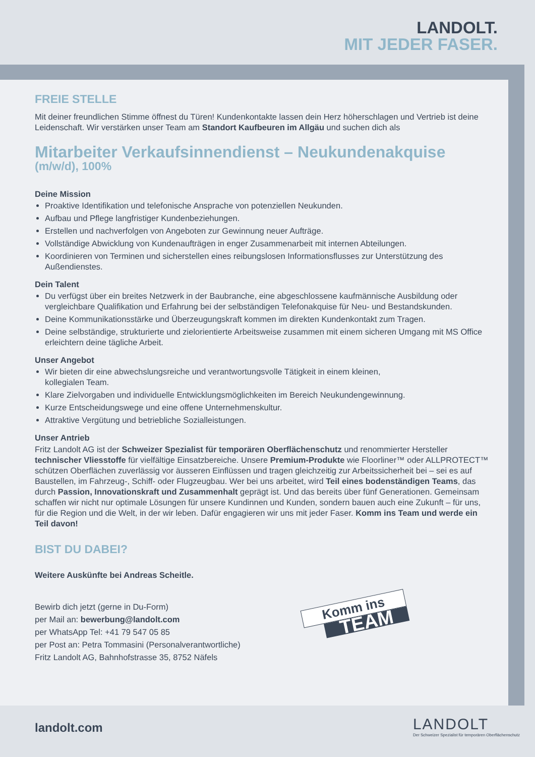LANDOLT.
MIT JEDER FASER.
FREIE STELLE
Mit deiner freundlichen Stimme öffnest du Türen! Kundenkontakte lassen dein Herz höherschlagen und Vertrieb ist deine Leidenschaft. Wir verstärken unser Team am Standort Kaufbeuren im Allgäu und suchen dich als
Mitarbeiter Verkaufsinnendienst – Neukundenakquise
(m/w/d), 100%
Deine Mission
Proaktive Identifikation und telefonische Ansprache von potenziellen Neukunden.
Aufbau und Pflege langfristiger Kundenbeziehungen.
Erstellen und nachverfolgen von Angeboten zur Gewinnung neuer Aufträge.
Vollständige Abwicklung von Kundenaufträgen in enger Zusammenarbeit mit internen Abteilungen.
Koordinieren von Terminen und sicherstellen eines reibungslosen Informationsflusses zur Unterstützung des Außendienstes.
Dein Talent
Du verfügst über ein breites Netzwerk in der Baubranche, eine abgeschlossene kaufmännische Ausbildung oder vergleichbare Qualifikation und Erfahrung bei der selbständigen Telefonakquise für Neu- und Bestandskunden.
Deine Kommunikationsstärke und Überzeugungskraft kommen im direkten Kundenkontakt zum Tragen.
Deine selbständige, strukturierte und zielorientierte Arbeitsweise zusammen mit einem sicheren Umgang mit MS Office erleichtern deine tägliche Arbeit.
Unser Angebot
Wir bieten dir eine abwechslungsreiche und verantwortungsvolle Tätigkeit in einem kleinen,
kollegialen Team.
Klare Zielvorgaben und individuelle Entwicklungsmöglichkeiten im Bereich Neukundengewinnung.
Kurze Entscheidungswege und eine offene Unternehmenskultur.
Attraktive Vergütung und betriebliche Sozialleistungen.
Unser Antrieb
Fritz Landolt AG ist der Schweizer Spezialist für temporären Oberflächenschutz und renommierter Hersteller technischer Vliesstoffe für vielfältige Einsatzbereiche. Unsere Premium-Produkte wie Floorliner™ oder ALLPROTECT™ schützen Oberflächen zuverlässig vor äusseren Einflüssen und tragen gleichzeitig zur Arbeits­sicherheit bei – sei es auf Baustellen, im Fahrzeug-, Schiff- oder Flugzeugbau. Wer bei uns arbeitet, wird Teil eines bodenständigen Teams, das durch Passion, Innovationskraft und Zusammenhalt geprägt ist. Und das bereits über fünf Generationen. Gemeinsam schaffen wir nicht nur optimale Lösungen für unsere Kundinnen und Kunden, sondern bauen auch eine Zukunft – für uns, für die Region und die Welt, in der wir leben. Dafür engagieren wir uns mit jeder Faser. Komm ins Team und werde ein Teil davon!
BIST DU DABEI?
Weitere Auskünfte bei Andreas Scheitle.
Bewirb dich jetzt (gerne in Du-Form)
per Mail an: bewerbung@landolt.com
per WhatsApp Tel: +41 79 547 05 85
per Post an: Petra Tommasini (Personalverantwortliche)
Fritz Landolt AG, Bahnhofstrasse 35, 8752 Näfels
Komm ins
TEAM
landolt.com
LANDOLT
Der Schweizer Spezialist für temporären Oberflächenschutz